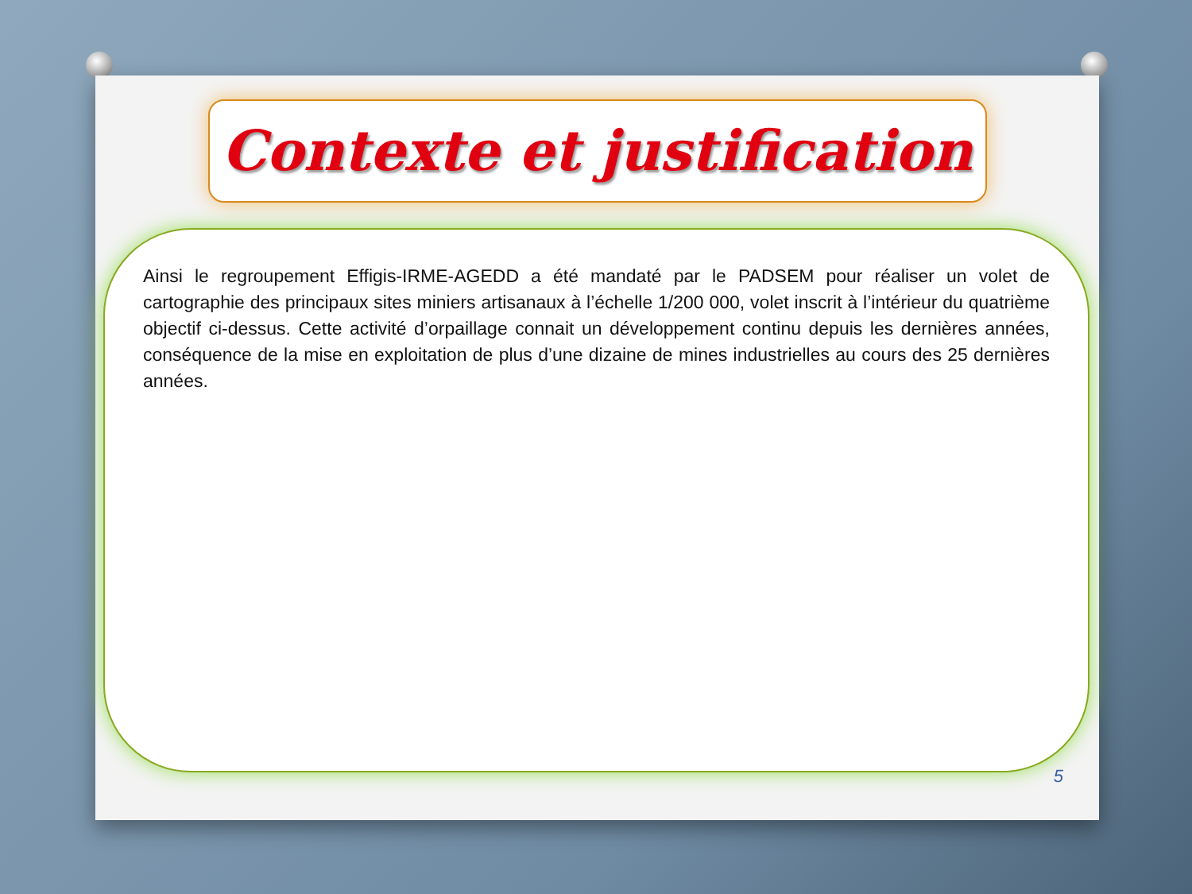Contexte et justification
Ainsi le regroupement Effigis-IRME-AGEDD a été mandaté par le PADSEM pour réaliser un volet de cartographie des principaux sites miniers artisanaux à l’échelle 1/200 000, volet inscrit à l’intérieur du quatrième objectif ci-dessus. Cette activité d’orpaillage connait un développement continu depuis les dernières années, conséquence de la mise en exploitation de plus d’une dizaine de mines industrielles au cours des 25 dernières années.
5